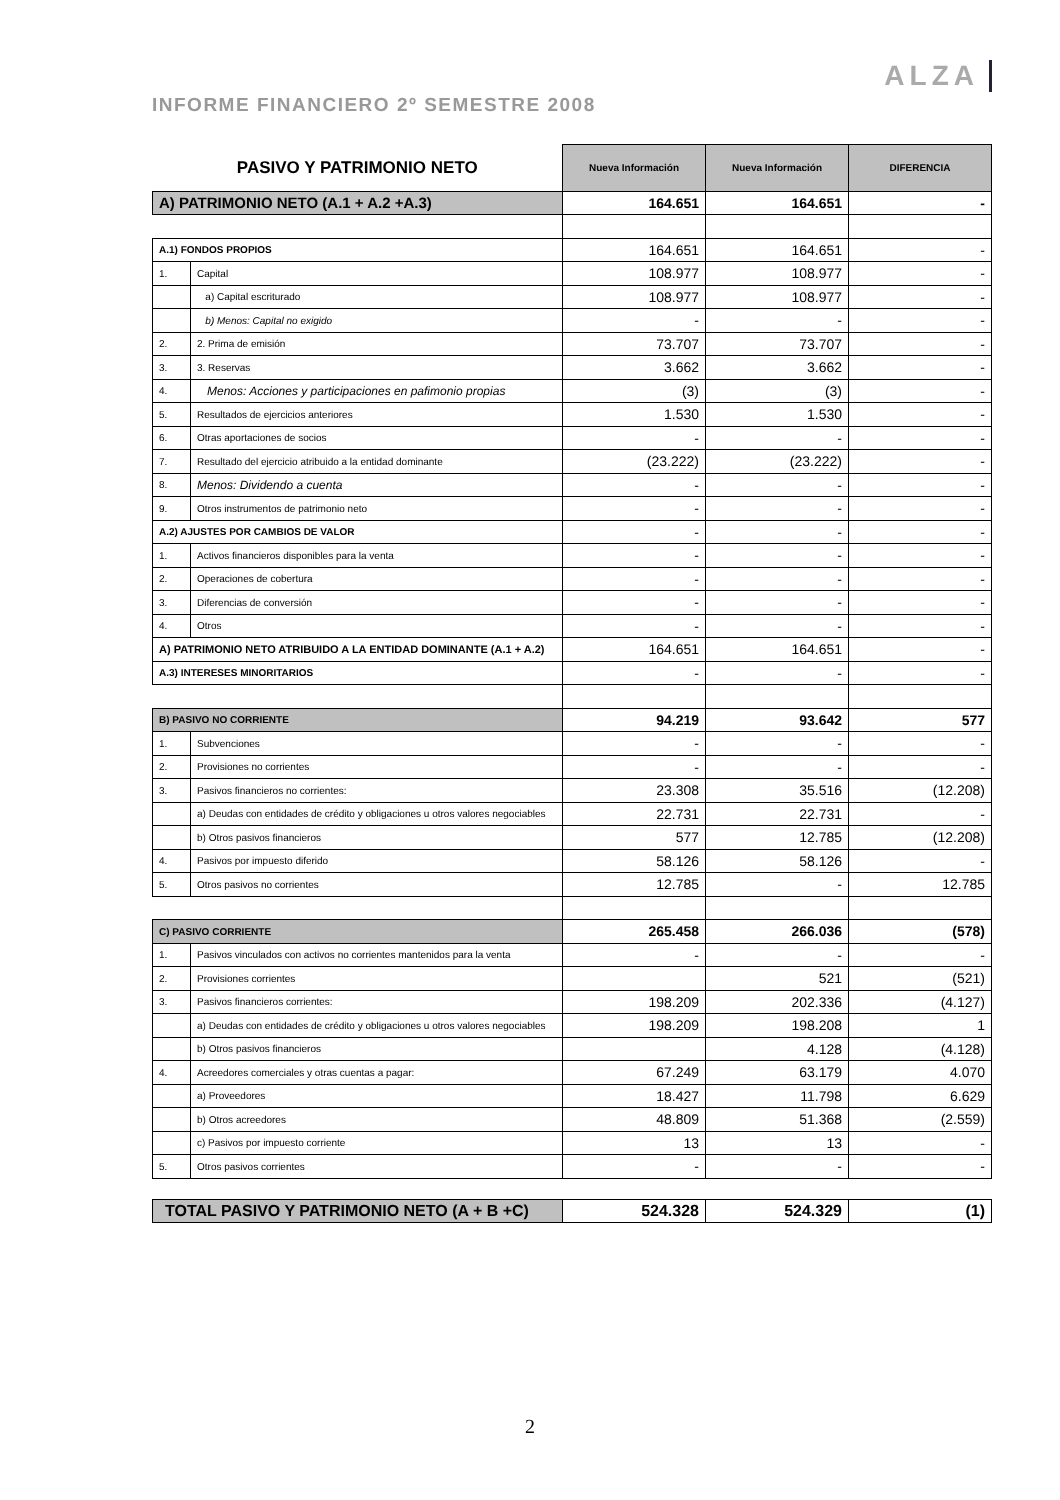INFORME FINANCIERO 2º SEMESTRE 2008
ALZA
| PASIVO Y PATRIMONIO NETO | | Nueva Información | Nueva Información | DIFERENCIA |
| --- | --- | --- | --- | --- |
| A) PATRIMONIO NETO (A.1 + A.2 +A.3) | | 164.651 | 164.651 | - |
| A.1) FONDOS PROPIOS | | 164.651 | 164.651 | - |
| 1. | Capital | 108.977 | 108.977 | - |
| | a) Capital escriturado | 108.977 | 108.977 | - |
| | b) Menos: Capital no exigido | - | - | - |
| 2. | 2. Prima de emisión | 73.707 | 73.707 | - |
| 3. | 3. Reservas | 3.662 | 3.662 | - |
| 4. | Menos: Acciones y participaciones en pafimonio propias | (3) | (3) | - |
| 5. | Resultados de ejercicios anteriores | 1.530 | 1.530 | - |
| 6. | Otras aportaciones de socios | - | - | - |
| 7. | Resultado del ejercicio atribuido a la entidad dominante | (23.222) | (23.222) | - |
| 8. | Menos: Dividendo a cuenta | - | - | - |
| 9. | Otros instrumentos de patrimonio neto | - | - | - |
| A.2) AJUSTES POR CAMBIOS DE VALOR | | - | - | - |
| 1. | Activos financieros disponibles para la venta | - | - | - |
| 2. | Operaciones de cobertura | - | - | - |
| 3. | Diferencias de conversión | - | - | - |
| 4. | Otros | - | - | - |
| A) PATRIMONIO NETO ATRIBUIDO A LA ENTIDAD DOMINANTE (A.1 + A.2) | | 164.651 | 164.651 | - |
| A.3) INTERESES MINORITARIOS | | - | - | - |
| B) PASIVO NO CORRIENTE | | 94.219 | 93.642 | 577 |
| 1. | Subvenciones | - | - | - |
| 2. | Provisiones no corrientes | - | - | - |
| 3. | Pasivos financieros no corrientes: | 23.308 | 35.516 | (12.208) |
| | a) Deudas con entidades de crédito y obligaciones u otros valores negociables | 22.731 | 22.731 | - |
| | b) Otros pasivos financieros | 577 | 12.785 | (12.208) |
| 4. | Pasivos por impuesto diferido | 58.126 | 58.126 | - |
| 5. | Otros pasivos no corrientes | 12.785 | - | 12.785 |
| C) PASIVO CORRIENTE | | 265.458 | 266.036 | (578) |
| 1. | Pasivos vinculados con activos no corrientes mantenidos para la venta | - | - | - |
| 2. | Provisiones corrientes | | 521 | (521) |
| 3. | Pasivos financieros corrientes: | 198.209 | 202.336 | (4.127) |
| | a) Deudas con entidades de crédito y obligaciones u otros valores negociables | 198.209 | 198.208 | 1 |
| | b) Otros pasivos financieros | | 4.128 | (4.128) |
| 4. | Acreedores comerciales y otras cuentas a pagar: | 67.249 | 63.179 | 4.070 |
| | a) Proveedores | 18.427 | 11.798 | 6.629 |
| | b) Otros acreedores | 48.809 | 51.368 | (2.559) |
| | c) Pasivos por impuesto corriente | 13 | 13 | - |
| 5. | Otros pasivos corrientes | - | - | - |
| TOTAL PASIVO Y PATRIMONIO NETO (A + B +C) | | 524.328 | 524.329 | (1) |
2